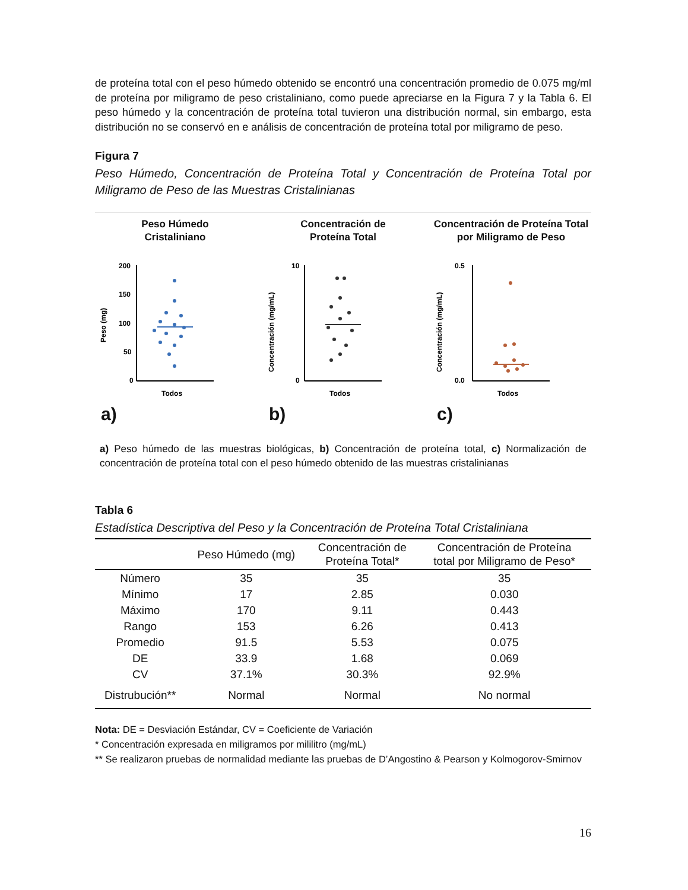de proteína total con el peso húmedo obtenido se encontró una concentración promedio de 0.075 mg/ml de proteína por miligramo de peso cristaliniano, como puede apreciarse en la Figura 7 y la Tabla 6. El peso húmedo y la concentración de proteína total tuvieron una distribución normal, sin embargo, esta distribución no se conservó en e análisis de concentración de proteína total por miligramo de peso.
Figura 7
Peso Húmedo, Concentración de Proteína Total y Concentración de Proteína Total por Miligramo de Peso de las Muestras Cristalinianas
Peso Húmedo
Cristaliniano
200
150
100
50
0
Peso (mg)
Todos
a)
Concentración de
Proteína Total
10
0
Concentración (mg/mL)
Todos
b)
Concentración de Proteína Total
por Miligramo de Peso
0.5
0.0
Concentración (mg/mL)
Todos
c)
a) Peso húmedo de las muestras biológicas, b) Concentración de proteína total, c) Normalización de concentración de proteína total con el peso húmedo obtenido de las muestras cristalinianas
Tabla 6
Estadística Descriptiva del Peso y la Concentración de Proteína Total Cristaliniana
| | Peso Húmedo (mg) | Concentración de Proteína Total* | Concentración de Proteína total por Miligramo de Peso* |
| --- | --- | --- | --- |
| Número | 35 | 35 | 35 |
| Mínimo | 17 | 2.85 | 0.030 |
| Máximo | 170 | 9.11 | 0.443 |
| Rango | 153 | 6.26 | 0.413 |
| Promedio | 91.5 | 5.53 | 0.075 |
| DE | 33.9 | 1.68 | 0.069 |
| CV | 37.1% | 30.3% | 92.9% |
| Distrubución** | Normal | Normal | No normal |
Nota: DE = Desviación Estándar, CV = Coeficiente de Variación
* Concentración expresada en miligramos por mililitro (mg/mL)
** Se realizaron pruebas de normalidad mediante las pruebas de D’Angostino & Pearson y Kolmogorov-Smirnov
16